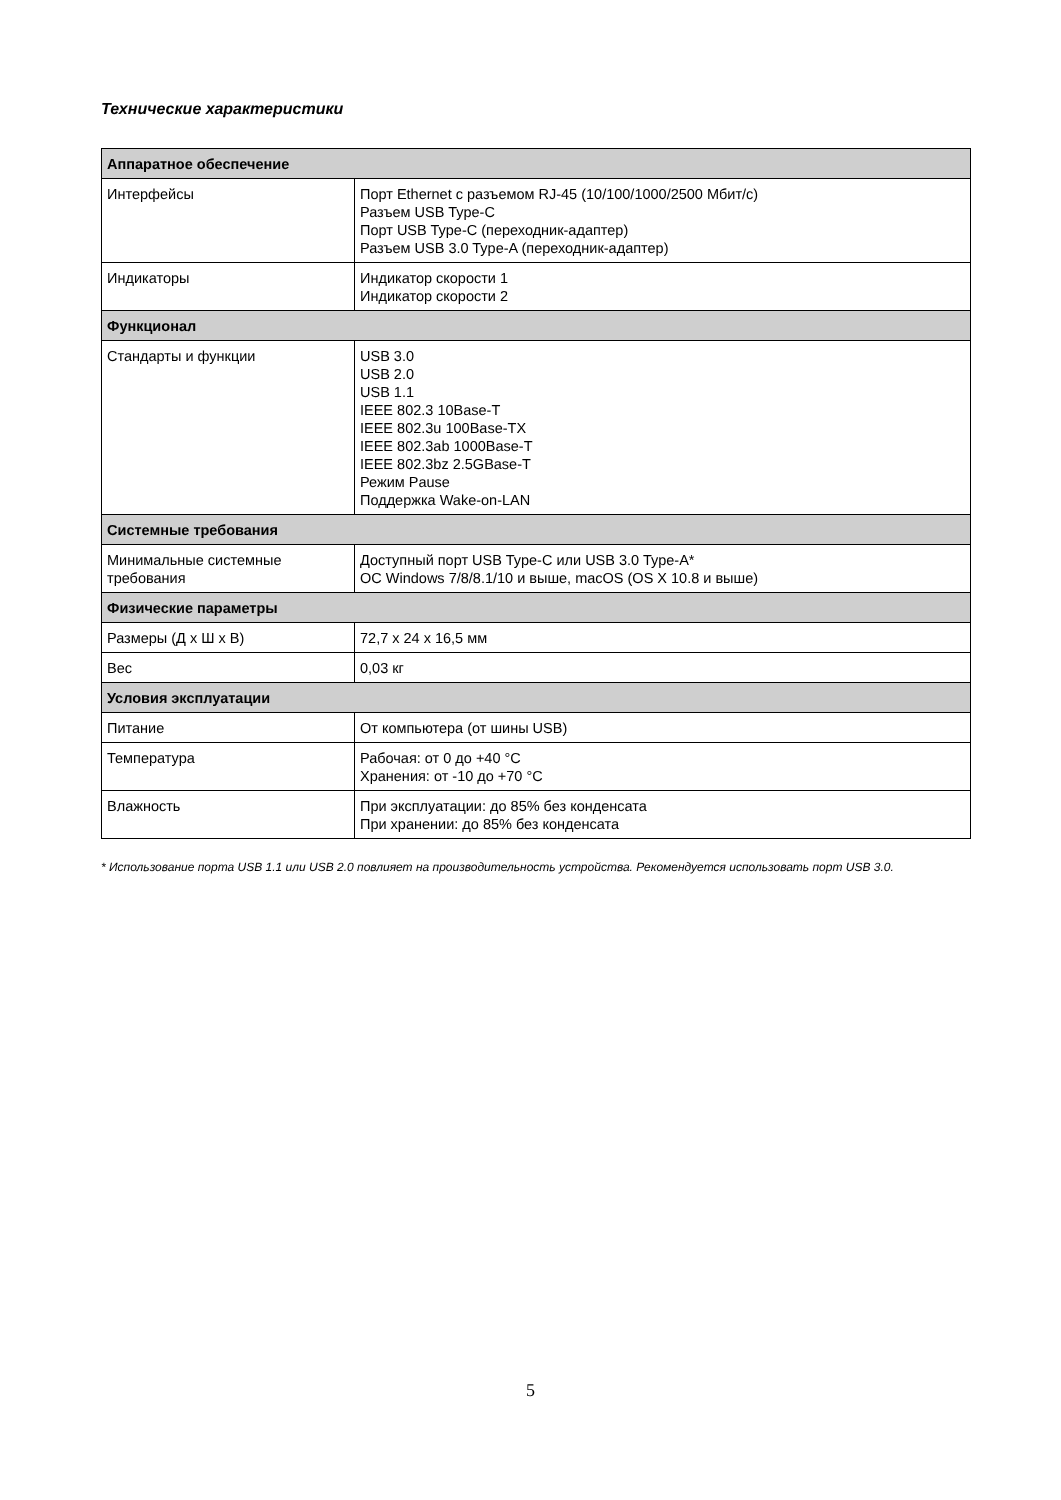Технические характеристики
| Аппаратное обеспечение | |
| --- | --- |
| Интерфейсы | Порт Ethernet с разъемом RJ-45 (10/100/1000/2500 Мбит/с) Разъем USB Type-C Порт USB Type-C (переходник-адаптер) Разъем USB 3.0 Type-A (переходник-адаптер) |
| Индикаторы | Индикатор скорости 1 Индикатор скорости 2 |
| Функционал | |
| Стандарты и функции | USB 3.0 USB 2.0 USB 1.1 IEEE 802.3 10Base-T IEEE 802.3u 100Base-TX IEEE 802.3ab 1000Base-T IEEE 802.3bz 2.5GBase-T Режим Pause Поддержка Wake-on-LAN |
| Системные требования | |
| Минимальные системные требования | Доступный порт USB Type-C или USB 3.0 Type-A* ОС Windows 7/8/8.1/10 и выше, macOS (OS X 10.8 и выше) |
| Физические параметры | |
| Размеры (Д x Ш x В) | 72,7 x 24 x 16,5 мм |
| Вес | 0,03 кг |
| Условия эксплуатации | |
| Питание | От компьютера (от шины USB) |
| Температура | Рабочая: от 0 до +40 °C Хранения: от -10 до +70 °C |
| Влажность | При эксплуатации: до 85% без конденсата При хранении: до 85% без конденсата |
* Использование порта USB 1.1 или USB 2.0 повлияет на производительность устройства. Рекомендуется использовать порт USB 3.0.
5